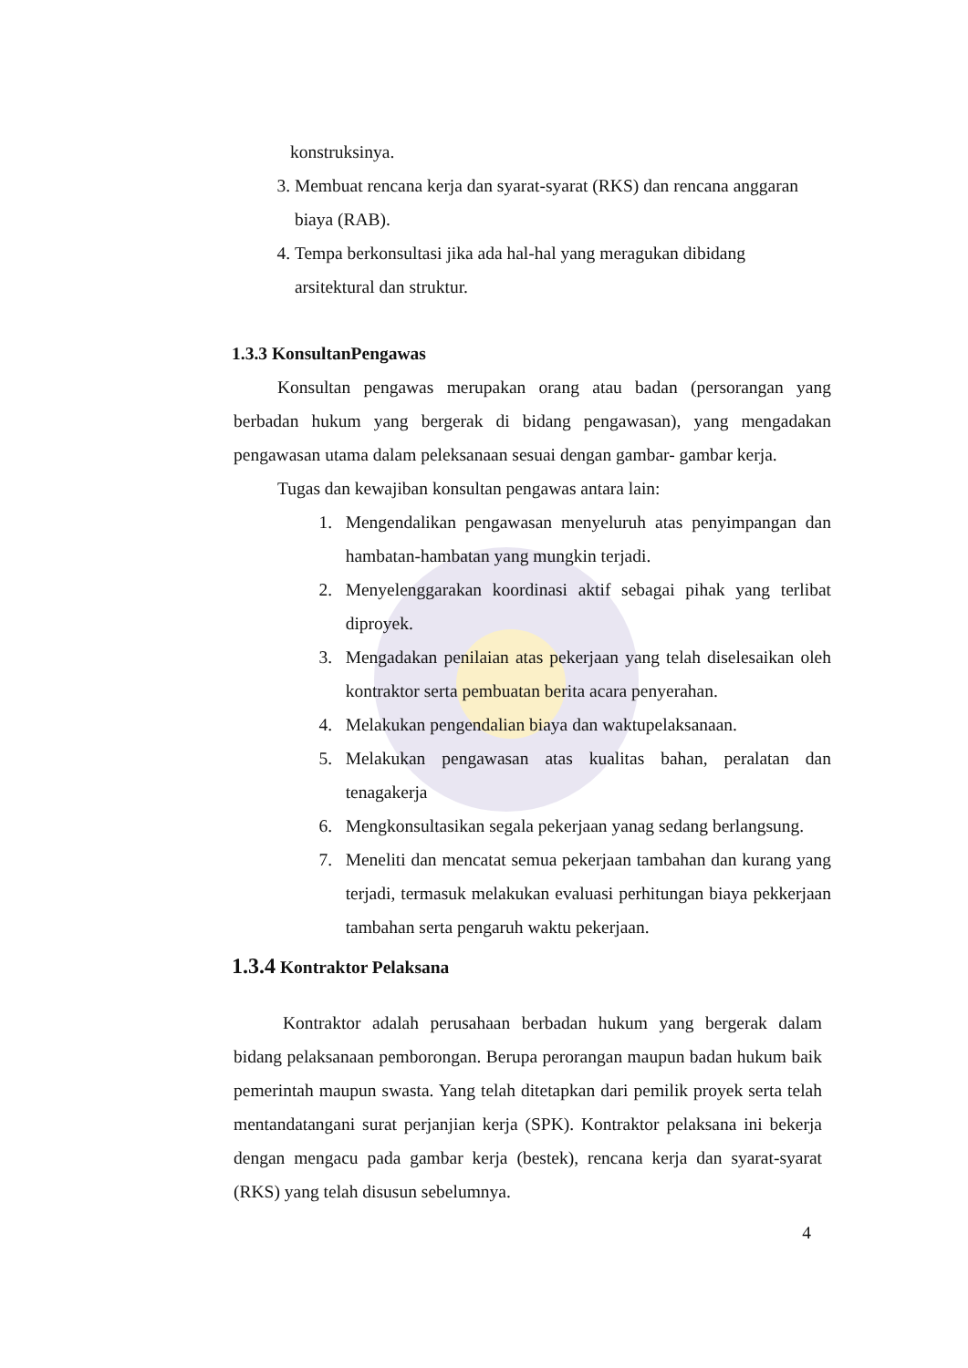konstruksinya.
3. Membuat rencana kerja dan syarat-syarat (RKS) dan rencana anggaran biaya (RAB).
4. Tempa berkonsultasi jika ada hal-hal yang meragukan dibidang arsitektural dan struktur.
1.3.3 KonsultanPengawas
Konsultan pengawas merupakan orang atau badan (persorangan yang berbadan hukum yang bergerak di bidang pengawasan), yang mengadakan pengawasan utama dalam peleksanaan sesuai dengan gambar- gambar kerja.
Tugas dan kewajiban konsultan pengawas antara lain:
1. Mengendalikan pengawasan menyeluruh atas penyimpangan dan hambatan-hambatan yang mungkin terjadi.
2. Menyelenggarakan koordinasi aktif sebagai pihak yang terlibat diproyek.
3. Mengadakan penilaian atas pekerjaan yang telah diselesaikan oleh kontraktor serta pembuatan berita acara penyerahan.
4. Melakukan pengendalian biaya dan waktupelaksanaan.
5. Melakukan pengawasan atas kualitas bahan, peralatan dan tenagakerja
6. Mengkonsultasikan segala pekerjaan yanag sedang berlangsung.
7. Meneliti dan mencatat semua pekerjaan tambahan dan kurang yang terjadi, termasuk melakukan evaluasi perhitungan biaya pekkerjaan tambahan serta pengaruh waktu pekerjaan.
1.3.4 Kontraktor Pelaksana
Kontraktor adalah perusahaan berbadan hukum yang bergerak dalam bidang pelaksanaan pemborongan. Berupa perorangan maupun badan hukum baik pemerintah maupun swasta. Yang telah ditetapkan dari pemilik proyek serta telah mentandatangani surat perjanjian kerja (SPK). Kontraktor pelaksana ini bekerja dengan mengacu pada gambar kerja (bestek), rencana kerja dan syarat-syarat (RKS) yang telah disusun sebelumnya.
4